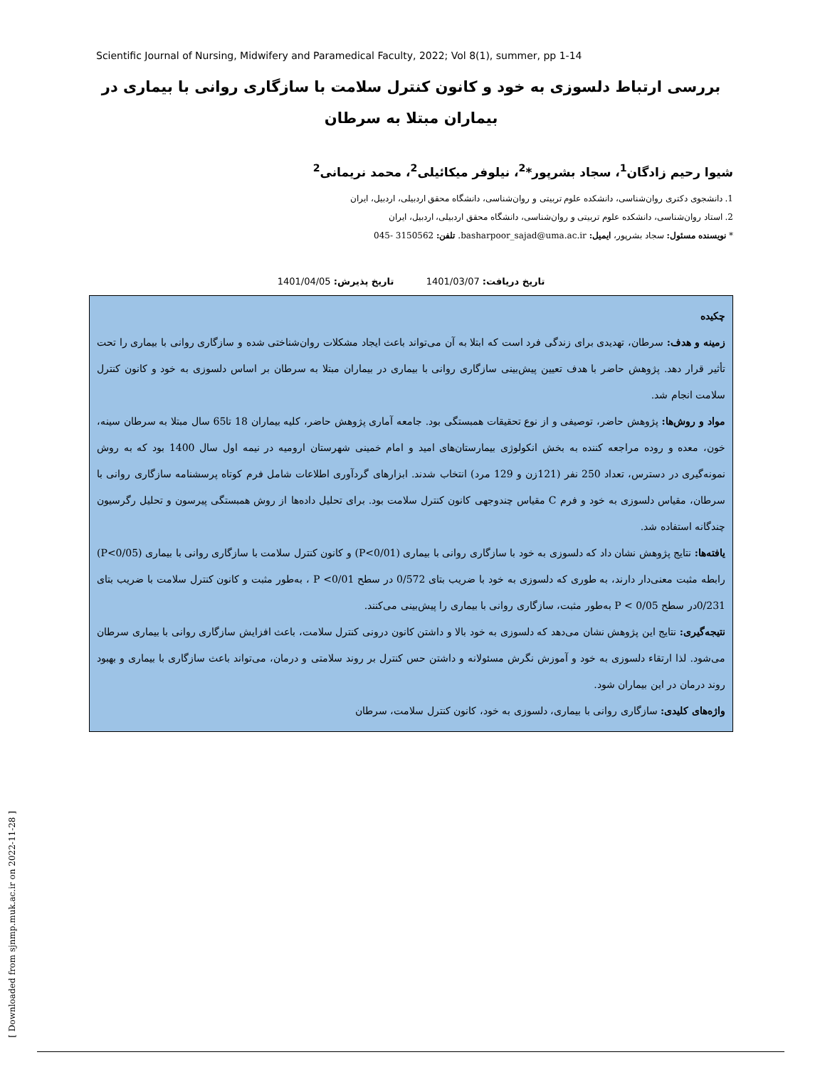Scientific Journal of Nursing, Midwifery and Paramedical Faculty, 2022; Vol 8(1), summer, pp 1-14
بررسی ارتباط دلسوزی به خود و کانون کنترل سلامت با سازگاری روانی با بیماری در بیماران مبتلا به سرطان
شیوا رحیم زادگان<sup>1</sup>، سجاد بشرپور*<sup>2</sup>، نیلوفر میکائیلی<sup>2</sup>، محمد نریمانی<sup>2</sup>
1. دانشجوی دکتری روان‌شناسی، دانشکده علوم تربیتی و روان‌شناسی، دانشگاه محقق اردبیلی، اردبیل، ایران
2. استاد روان‌شناسی، دانشکده علوم تربیتی و روان‌شناسی، دانشگاه محقق اردبیلی، اردبیل، ایران
* نویسنده مسئول: سجاد بشرپور، ایمیل: basharpoor_sajad@uma.ac.ir. تلفن: 3150562 -045
تاریخ دریافت: 1401/03/07 تاریخ پذیرش: 1401/04/05
چکیده
زمینه و هدف: سرطان، تهدیدی برای زندگی فرد است که ابتلا به آن می‌تواند باعث ایجاد مشکلات روان‌شناختی شده و سازگاری روانی با بیماری را تحت تأثیر قرار دهد. پژوهش حاضر با هدف تعیین پیش‌بینی سازگاری روانی با بیماری در بیماران مبتلا به سرطان بر اساس دلسوزی به خود و کانون کنترل سلامت انجام شد.
مواد و روش‌ها: پژوهش حاضر، توصیفی و از نوع تحقیقات همبستگی بود. جامعه آماری پژوهش حاضر، کلیه بیماران 18 تا65 سال مبتلا به سرطان سینه، خون، معده و روده مراجعه کننده به بخش انکولوژی بیمارستان‌های امید و امام خمینی شهرستان ارومیه در نیمه اول سال 1400 بود که به روش نمونه‌گیری در دسترس، تعداد 250 نفر (121زن و 129 مرد) انتخاب شدند. ابزارهای گردآوری اطلاعات شامل فرم کوتاه پرسشنامه سازگاری روانی با سرطان، مقیاس دلسوزی به خود و فرم C مقیاس چندوجهی کانون کنترل سلامت بود. برای تحلیل داده‌ها از روش همبستگی پیرسون و تحلیل رگرسیون چندگانه استفاده شد.
یافته‌ها: نتایج پژوهش نشان داد که دلسوزی به خود با سازگاری روانی با بیماری (P<0/01) و کانون کنترل سلامت با سازگاری روانی با بیماری (P<0/05) رابطه مثبت معنی‌دار دارند، به طوری که دلسوزی به خود با ضریب بتای 0/572 در سطح P <0/01 ، به‌طور مثبت و کانون کنترل سلامت با ضریب بتای 0/231در سطح P < 0/05 به‌طور مثبت، سازگاری روانی با بیماری را پیش‌بینی می‌کنند.
نتیجه‌گیری: نتایج این پژوهش نشان می‌دهد که دلسوزی به خود بالا و داشتن کانون درونی کنترل سلامت، باعث افزایش سازگاری روانی با بیماری سرطان می‌شود. لذا ارتقاء دلسوزی به خود و آموزش نگرش مسئولانه و داشتن حس کنترل بر روند سلامتی و درمان، می‌تواند باعث سازگاری با بیماری و بهبود روند درمان در این بیماران شود.
واژه‌های کلیدی: سازگاری روانی با بیماری، دلسوزی به خود، کانون کنترل سلامت، سرطان
[ Downloaded from sjnmp.muk.ac.ir on 2022-11-28 ]